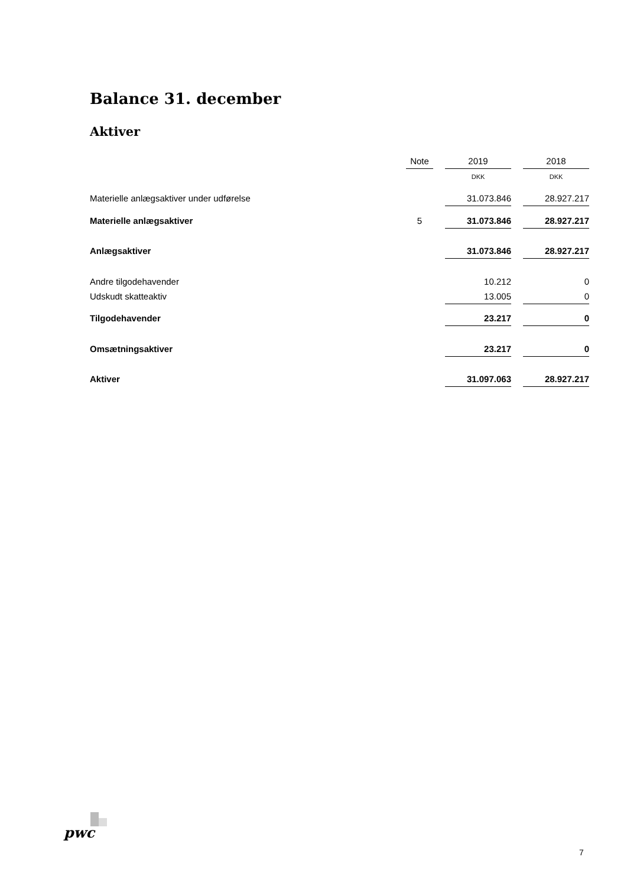Balance 31. december
Aktiver
| | Note | | 2019 | | 2018 |
| --- | --- | --- | --- | --- | --- |
| | | | DKK | | DKK |
| Materielle anlægsaktiver under udførelse | | | 31.073.846 | | 28.927.217 |
| Materielle anlægsaktiver | 5 | | 31.073.846 | | 28.927.217 |
| Anlægsaktiver | | | 31.073.846 | | 28.927.217 |
| Andre tilgodehavender | | | 10.212 | | 0 |
| Udskudt skatteaktiv | | | 13.005 | | 0 |
| Tilgodehavender | | | 23.217 | | 0 |
| Omsætningsaktiver | | | 23.217 | | 0 |
| Aktiver | | | 31.097.063 | | 28.927.217 |
pwc
7